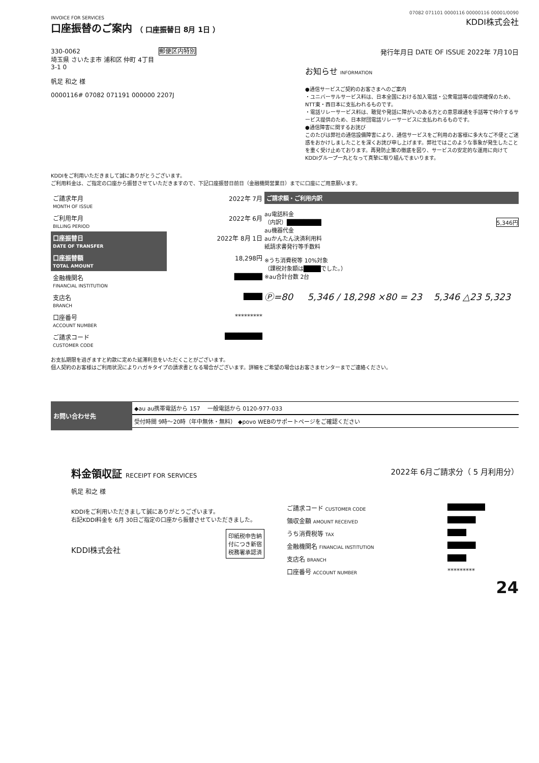07082 071101 0000116 00000116 00001/0090
INVOICE FOR SERVICES
口座振替のご案内 （ 口座振替日 8月 1日 ）
KDDI株式会社
330-0062 郵便区内特別
埼玉県 さいたま市 浦和区 仲町 4丁目
3-1 0
帆足 和之 様
0000116# 07082 071191 000000 2207J
発行年月日 DATE OF ISSUE 2022年 7月10日
お知らせ INFORMATION
●通信サービスご契約のお客さまへのご案内
・ユニバーサルサービス料は、日本全国における加入電話・公衆電話等の提供確保のため、NTT東・西日本に支払われるものです。
・電話リレーサービス料は、聴覚や発話に障がいのある方との意思疎通を手話等で仲介するサービス提供のため、日本財団電話リレーサービスに支払われるものです。
●通信障害に関するお詫び
このたびは弊社の通信設備障害により、通信サービスをご利用のお客様に多大なご不便とご迷惑をおかけしましたことを深くお詫び申し上げます。弊社ではこのような事象が発生したことを重く受け止めております。再発防止策の徹底を図り、サービスの安定的な運用に向けてKDDIグループ一丸となって真摯に取り組んでまいります。
KDDIをご利用いただきまして誠にありがとうございます。
ご利用料金は、ご指定の口座から振替させていただきますので、下記口座振替日前日（金融機関営業日）までに口座にご用意願います。
| ご請求年月 MONTH OF ISSUE | 2022年 7月 |
| ご利用年月 BILLING PERIOD | 2022年 6月 |
| 口座振替日 DATE OF TRANSFER | 2022年 8月 1日 |
| 口座振替額 TOTAL AMOUNT | 18,298円 |
| 金融機関名 FINANCIAL INSTITUTION | ██████ |
| 支店名 BRANCH | ████ |
| 口座番号 ACCOUNT NUMBER | ********* |
| ご請求コード CUSTOMER CODE | ████████ |
ご請求額・ご利用内訳
au電話料金
（内訳）████████ 5,346円
au機器代金
auかんたん決済利用料
紙請求書発行等手数料
※うち消費税等 10%対象
（課税対象額は████でした。）
※au合計台数 2台
Ⓟ=80 5,346 / 18,298 ×80 = 23 5,346 △23 5,323
お支払期限を過ぎますと約款に定めた延滞利息をいただくことがございます。
個人契約のお客様はご利用状況によりハガキタイプの請求書となる場合がございます。詳細をご希望の場合はお客さまセンターまでご連絡ください。
お問い合わせ先
◆au au携帯電話から 157 一般電話から 0120-977-033
受付時間 9時～20時（年中無休・無料） ◆povo WEBのサポートページをご確認ください
料金領収証 RECEIPT FOR SERVICES
2022年 6月ご請求分（ 5 月利用分）
帆足 和之 様
KDDIをご利用いただきまして誠にありがとうございます。
右記KDDI料金を 6月 30日ご指定の口座から振替させていただきました。
KDDI株式会社 印紙税申告納
付につき新宿
税務署承認済
| ご請求コード CUSTOMER CODE | ████████ |
| 領収金額 AMOUNT RECEIVED | ██████ |
| うち消費税等 TAX | ████ |
| 金融機関名 FINANCIAL INSTITUTION | ██████ |
| 支店名 BRANCH | ████ |
| 口座番号 ACCOUNT NUMBER | ********* |
24